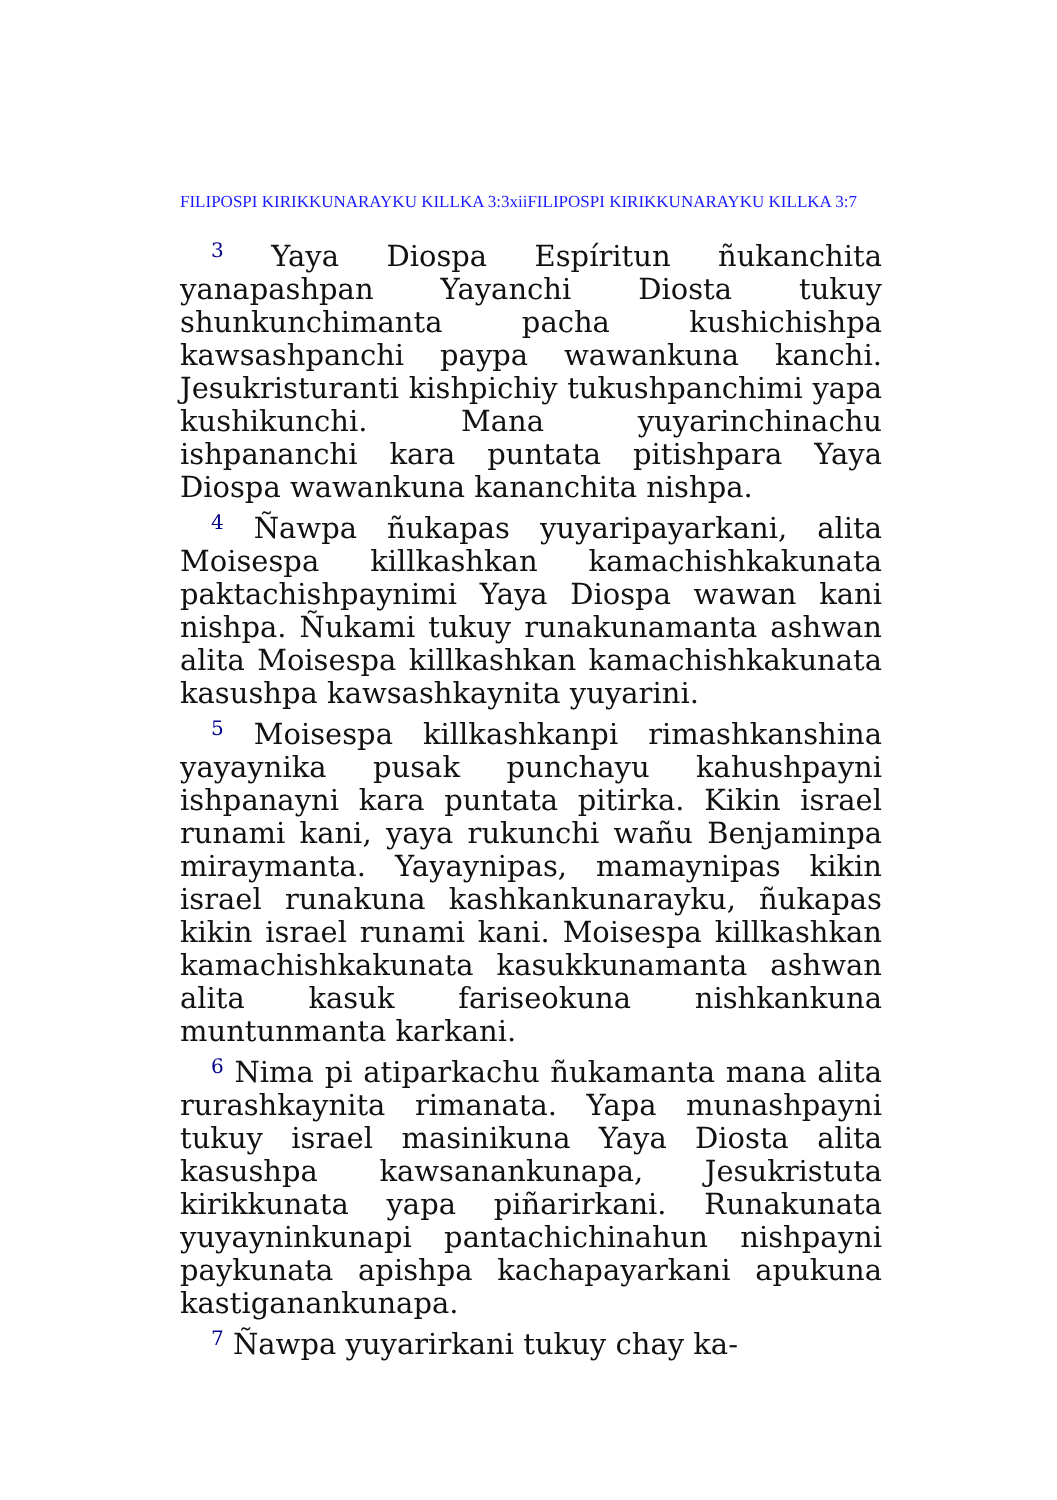FILIPOSPI KIRIKKUNARAYKU KILLKA 3:3xiiFILIPOSPI KIRIKKUNARAYKU KILLKA 3:7
<sup>3</sup> Yaya Diospa Espíritun ñukanchita yanapashpan Yayanchi Diosta tukuy shunkunchimanta pacha kushichishpa kawsashpanchi paypa wawankuna kanchi. Jesukristuranti kishpichiy tukushpanchimi yapa kushikunchi. Mana yuyarinchinachu ishpananchi kara puntata pitishpara Yaya Diospa wawankuna kananchita nishpa.
<sup>4</sup> Ñawpa ñukapas yuyaripayarkani, alita Moisespa killkashkan kamachishkakunata paktachishpaynimi Yaya Diospa wawan kani nishpa. Ñukami tukuy runakunamanta ashwan alita Moisespa killkashkan kamachishkakunata kasushpa kawsashkaynita yuyarini.
<sup>5</sup> Moisespa killkashkanpi rimashkanshina yayaynika pusak punchayu kahushpayni ishpanayni kara puntata pitirka. Kikin israel runami kani, yaya rukunchi wañu Benjaminpa miraymanta. Yayaynipas, mamaynipas kikin israel runakuna kashkankunarayku, ñukapas kikin israel runami kani. Moisespa killkashkan kamachishkakunata kasukkunamanta ashwan alita kasuk fariseokuna nishkankuna muntunmanta karkani.
<sup>6</sup> Nima pi atiparkachu ñukamanta mana alita rurashkaynita rimanata. Yapa munashpayni tukuy israel masinikuna Yaya Diosta alita kasushpa kawsanankunapa, Jesukristuta kirikkunata yapa piñarirkani. Runakunata yuyayninkunapi pantachichinahun nishpayni paykunata apishpa kachapayarkani apukuna kastiganankunapa.
<sup>7</sup> Ñawpa yuyarirkani tukuy chay ka-